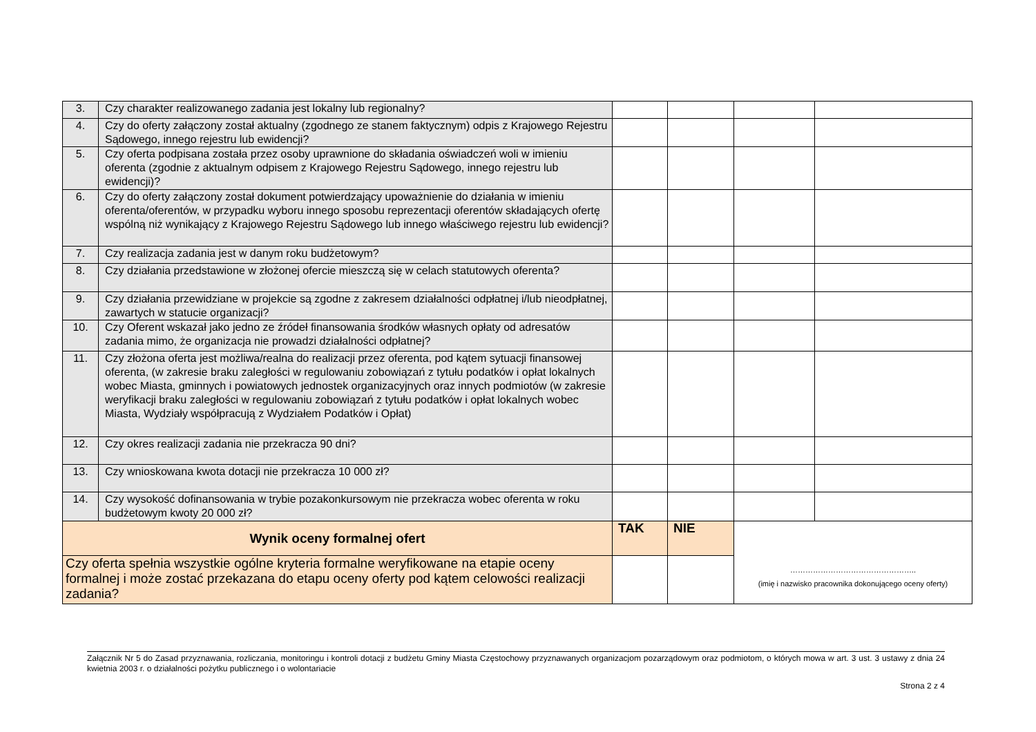| 3. | Czy charakter realizowanego zadania jest lokalny lub regionalny? | | | | |
| 4. | Czy do oferty załączony został aktualny (zgodnego ze stanem faktycznym) odpis z Krajowego Rejestru Sądowego, innego rejestru lub ewidencji? | | | | |
| 5. | Czy oferta podpisana została przez osoby uprawnione do składania oświadczeń woli w imieniu oferenta (zgodnie z aktualnym odpisem z Krajowego Rejestru Sądowego, innego rejestru lub ewidencji)? | | | | |
| 6. | Czy do oferty załączony został dokument potwierdzający upoważnienie do działania w imieniu oferenta/oferentów, w przypadku wyboru innego sposobu reprezentacji oferentów składających ofertę wspólną niż wynikający z Krajowego Rejestru Sądowego lub innego właściwego rejestru lub ewidencji? | | | | |
| 7. | Czy realizacja zadania jest w danym roku budżetowym? | | | | |
| 8. | Czy działania przedstawione w złożonej ofercie mieszczą się w celach statutowych oferenta? | | | | |
| 9. | Czy działania przewidziane w projekcie są zgodne z zakresem działalności odpłatnej i/lub nieodpłatnej, zawartych w statucie organizacji? | | | | |
| 10. | Czy Oferent wskazał jako jedno ze źródeł finansowania środków własnych opłaty od adresatów zadania mimo, że organizacja nie prowadzi działalności odpłatnej? | | | | |
| 11. | Czy złożona oferta jest możliwa/realna do realizacji przez oferenta, pod kątem sytuacji finansowej oferenta, (w zakresie braku zaległości w regulowaniu zobowiązań z tytułu podatków i opłat lokalnych wobec Miasta, gminnych i powiatowych jednostek organizacyjnych oraz innych podmiotów (w zakresie weryfikacji braku zaległości w regulowaniu zobowiązań z tytułu podatków i opłat lokalnych wobec Miasta, Wydziały współpracują z Wydziałem Podatków i Opłat) | | | | |
| 12. | Czy okres realizacji zadania nie przekracza 90 dni? | | | | |
| 13. | Czy wnioskowana kwota dotacji nie przekracza 10 000 zł? | | | | |
| 14. | Czy wysokość dofinansowania w trybie pozakonkursowym nie przekracza wobec oferenta w roku budżetowym kwoty 20 000 zł? | | | | |
| Wynik oceny formalnej ofert | | TAK | NIE | ………………………………………….. (imię i nazwisko pracownika dokonującego oceny oferty) | |
| Czy oferta spełnia wszystkie ogólne kryteria formalne weryfikowane na etapie oceny formalnej i może zostać przekazana do etapu oceny oferty pod kątem celowości realizacji zadania? | | | | | |
Załącznik Nr 5 do Zasad przyznawania, rozliczania, monitoringu i kontroli dotacji z budżetu Gminy Miasta Częstochowy przyznawanych organizacjom pozarządowym oraz podmiotom, o których mowa w art. 3 ust. 3 ustawy z dnia 24 kwietnia 2003 r. o działalności pożytku publicznego i o wolontariacie
Strona 2 z 4